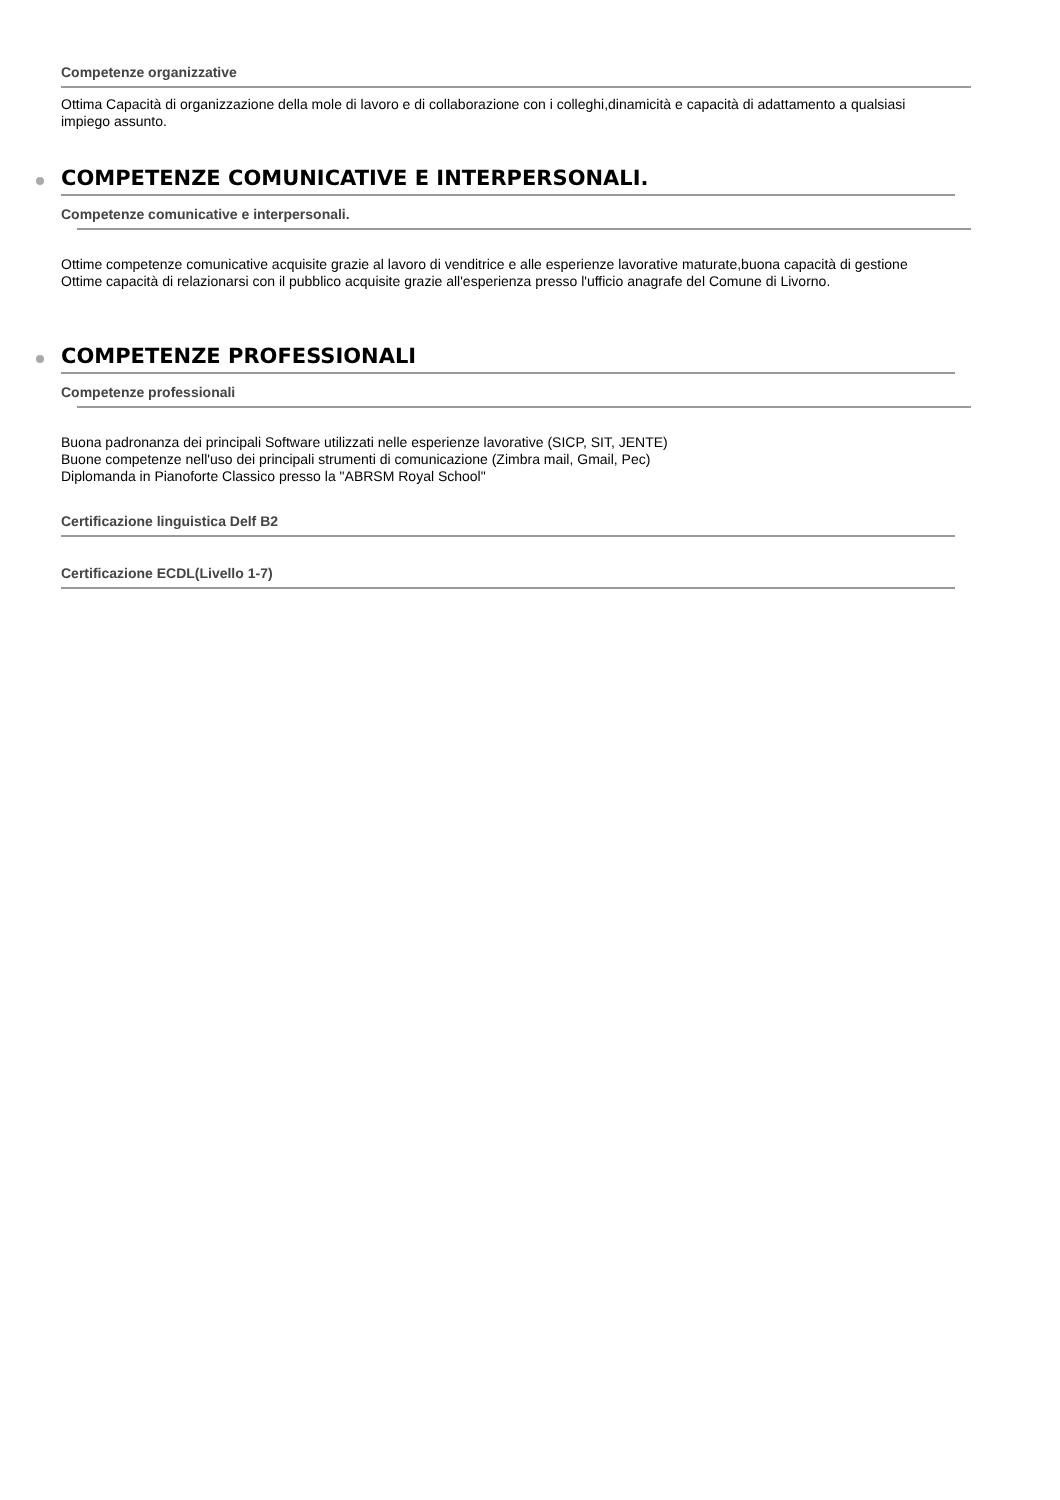Competenze organizzative
Ottima Capacità di organizzazione della mole di lavoro e di collaborazione con i colleghi,dinamicità e capacità di adattamento a qualsiasi impiego assunto.
COMPETENZE COMUNICATIVE E INTERPERSONALI.
Competenze comunicative e interpersonali.
Ottime competenze comunicative acquisite grazie al lavoro di venditrice e alle esperienze lavorative maturate,buona capacità di gestione
Ottime capacità di relazionarsi con il pubblico acquisite grazie all'esperienza presso l'ufficio anagrafe del Comune di Livorno.
COMPETENZE PROFESSIONALI
Competenze professionali
Buona padronanza dei principali Software utilizzati nelle esperienze lavorative (SICP, SIT, JENTE)
Buone competenze nell'uso dei principali strumenti di comunicazione (Zimbra mail, Gmail, Pec)
Diplomanda in Pianoforte Classico presso la "ABRSM Royal School"
Certificazione linguistica Delf B2
Certificazione ECDL(Livello 1-7)